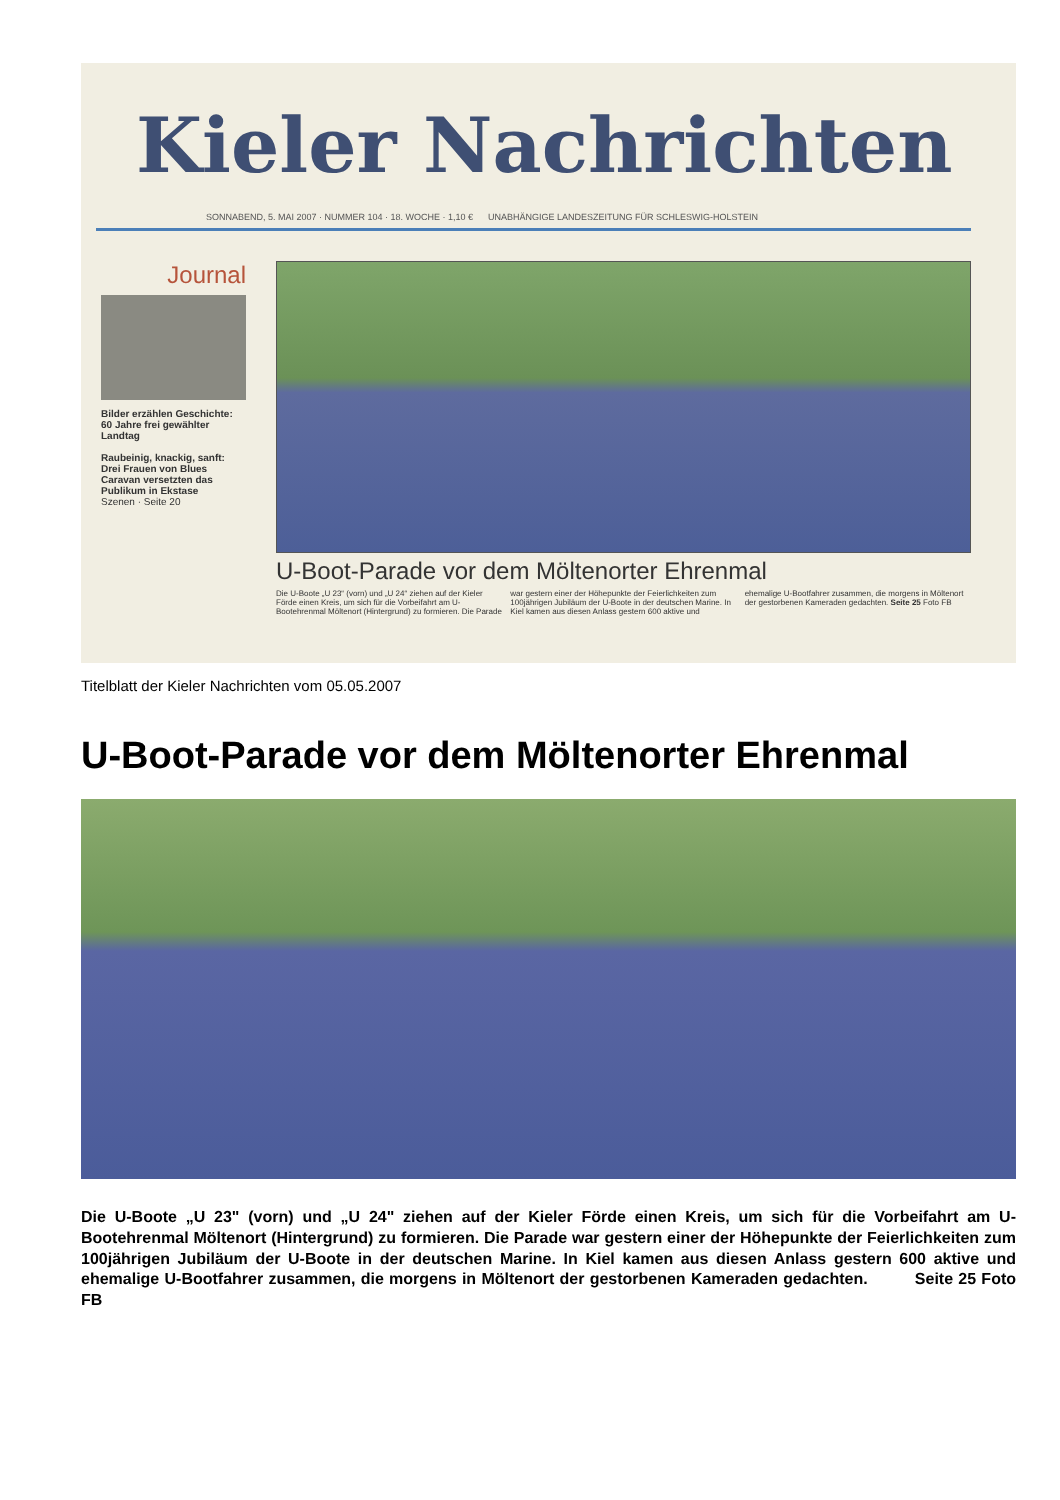Kieler Nachrichten
SONNABEND, 5. MAI 2007 · NUMMER 104 · 18. WOCHE · 1,10 € UNABHÄNGIGE LANDESZEITUNG FÜR SCHLESWIG-HOLSTEIN
Journal
Bilder erzählen Geschichte: 60 Jahre frei gewählter Landtag
Raubeinig, knackig, sanft: Drei Frauen von Blues Caravan versetzten das Publikum in Ekstase
Szenen · Seite 20
U-Boot-Parade vor dem Möltenorter Ehrenmal
Die U-Boote „U 23“ (vorn) und „U 24“ ziehen auf der Kieler Förde einen Kreis, um sich für die Vorbeifahrt am U-Bootehrenmal Möltenort (Hintergrund) zu formieren. Die Parade war gestern einer der Höhepunkte der Feierlichkeiten zum 100jährigen Jubiläum der U-Boote in der deutschen Marine. In Kiel kamen aus diesen Anlass gestern 600 aktive und ehemalige U-Bootfahrer zusammen, die morgens in Möltenort der gestorbenen Kameraden gedachten. Seite 25 Foto FB
Titelblatt der Kieler Nachrichten vom 05.05.2007
U-Boot-Parade vor dem Möltenorter Ehrenmal
Die U-Boote „U 23" (vorn) und „U 24" ziehen auf der Kieler Förde einen Kreis, um sich für die Vorbeifahrt am U-Bootehrenmal Möltenort (Hintergrund) zu formieren. Die Parade war gestern einer der Höhepunkte der Feierlichkeiten zum 100jährigen Jubiläum der U-Boote in der deutschen Marine. In Kiel kamen aus diesen Anlass gestern 600 aktive und ehemalige U-Bootfahrer zusammen, die morgens in Möltenort der gestorbenen Kameraden gedachten. Seite 25 Foto FB